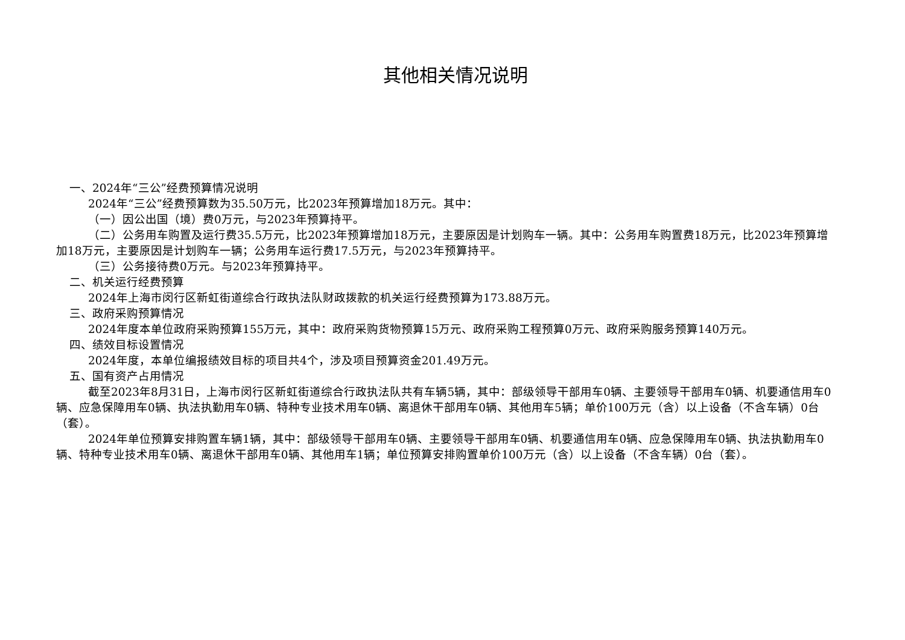其他相关情况说明
一、2024年“三公”经费预算情况说明
2024年“三公”经费预算数为35.50万元，比2023年预算增加18万元。其中：
（一）因公出国（境）费0万元，与2023年预算持平。
（二）公务用车购置及运行费35.5万元，比2023年预算增加18万元，主要原因是计划购车一辆。其中：公务用车购置费18万元，比2023年预算增加18万元，主要原因是计划购车一辆；公务用车运行费17.5万元，与2023年预算持平。
（三）公务接待费0万元。与2023年预算持平。
二、机关运行经费预算
2024年上海市闵行区新虹街道综合行政执法队财政拨款的机关运行经费预算为173.88万元。
三、政府采购预算情况
2024年度本单位政府采购预算155万元，其中：政府采购货物预算15万元、政府采购工程预算0万元、政府采购服务预算140万元。
四、绩效目标设置情况
2024年度，本单位编报绩效目标的项目共4个，涉及项目预算资金201.49万元。
五、国有资产占用情况
截至2023年8月31日，上海市闵行区新虹街道综合行政执法队共有车辆5辆，其中：部级领导干部用车0辆、主要领导干部用车0辆、机要通信用车0辆、应急保障用车0辆、执法执勤用车0辆、特种专业技术用车0辆、离退休干部用车0辆、其他用车5辆；单价100万元（含）以上设备（不含车辆）0台（套）。
2024年单位预算安排购置车辆1辆，其中：部级领导干部用车0辆、主要领导干部用车0辆、机要通信用车0辆、应急保障用车0辆、执法执勤用车0辆、特种专业技术用车0辆、离退休干部用车0辆、其他用车1辆；单位预算安排购置单价100万元（含）以上设备（不含车辆）0台（套）。